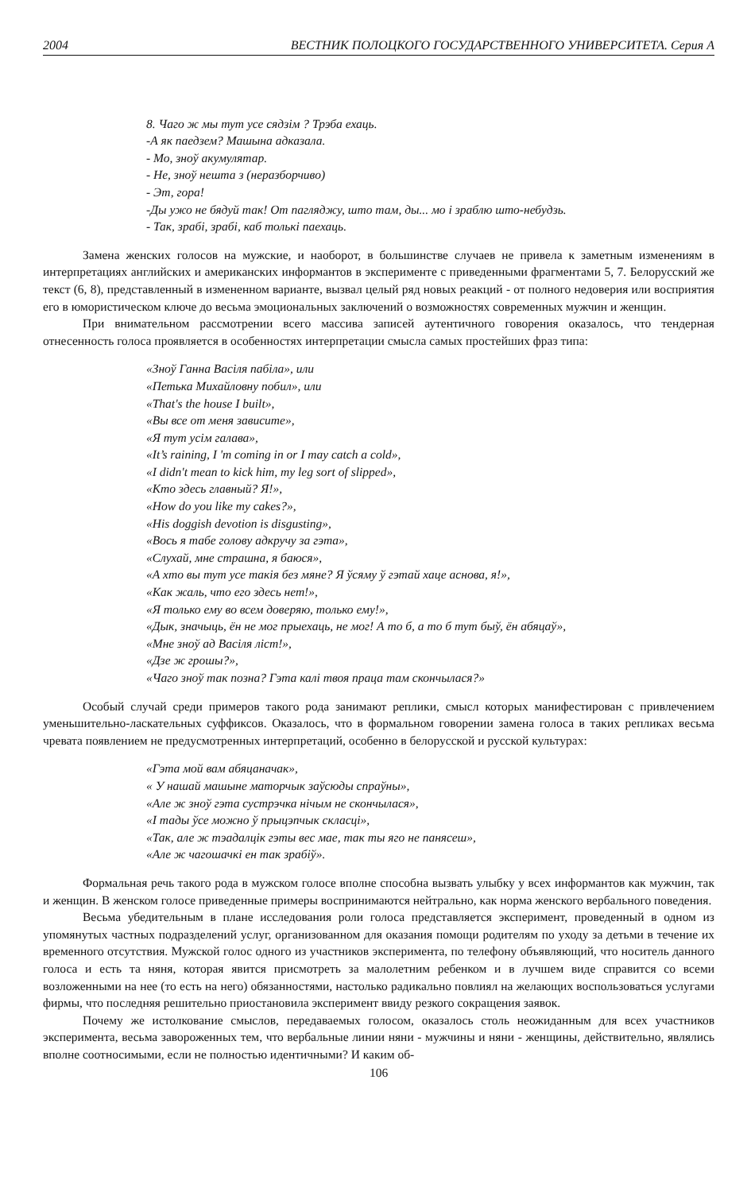2004 ВЕСТНИК ПОЛОЦКОГО ГОСУДАРСТВЕННОГО УНИВЕРСИТЕТА. Серия А
8. Чаго ж мы тут усе сядзім ? Трэба ехаць.
-А як паедзем? Машына адказала.
- Мо, зноў акумулятар.
- Не, зноў нешта з (неразборчиво)
- Эт, гора!
-Ды ужо не бядуй так! От пагляджу, што там, ды... мо і зраблю што-небудзь.
- Так, зрабі, зрабі, каб толькі паехаць.
Замена женских голосов на мужские, и наоборот, в большинстве случаев не привела к заметным изменениям в интерпретациях английских и американских информантов в эксперименте с приведенными фрагментами 5, 7. Белорусский же текст (6, 8), представленный в измененном варианте, вызвал целый ряд новых реакций - от полного недоверия или восприятия его в юмористическом ключе до весьма эмоциональных заключений о возможностях современных мужчин и женщин.
При внимательном рассмотрении всего массива записей аутентичного говорения оказалось, что тендерная отнесенность голоса проявляется в особенностях интерпретации смысла самых простейших фраз типа:
«Зноў Ганна Васіля пабіла», или
«Петька Михайловну побил», или
«That's the house I built»,
«Вы все от меня зависите»,
«Я тут усім галава»,
«It’s raining, I 'm coming in or I may catch a cold»,
«I didn't mean to kick him, my leg sort of slipped»,
«Кто здесь главный? Я!»,
«How do you like my cakes?»,
«His doggish devotion is disgusting»,
«Вось я табе голову адкручу за гэта»,
«Слухай, мне страшна, я баюся»,
«А хто вы тут усе такія без мяне? Я ўсяму ў гэтай хаце аснова, я!»,
«Как жаль, что его здесь нет!»,
«Я только ему во всем доверяю, только ему!»,
«Дык, значыць, ён не мог прыехаць, не мог! А то б, а то б тут быў, ён абяцаў»,
«Мне зноў ад Васіля ліст!»,
«Дзе ж грошы?»,
«Чаго зноў так позна? Гэта калі твоя праца там скончылася?»
Особый случай среди примеров такого рода занимают реплики, смысл которых манифестирован с привлечением уменьшительно-ласкательных суффиксов. Оказалось, что в формальном говорении замена голоса в таких репликах весьма чревата появлением не предусмотренных интерпретаций, особенно в белорусской и русской культурах:
«Гэта мой вам абяцаначак»,
« У нашай машыне маторчык заўсюды спраўны»,
«Але ж зноў гэта сустрэчка нічым не скончылася»,
«І тады ўсе можно ў прыцэпчык скласці»,
«Так, але ж тэадалцік гэты вес мае, так ты яго не панясеш»,
«Але ж чагошачкі ен так зрабіў».
Формальная речь такого рода в мужском голосе вполне способна вызвать улыбку у всех информантов как мужчин, так и женщин. В женском голосе приведенные примеры воспринимаются нейтрально, как норма женского вербального поведения.
Весьма убедительным в плане исследования роли голоса представляется эксперимент, проведенный в одном из упомянутых частных подразделений услуг, организованном для оказания помощи родителям по уходу за детьми в течение их временного отсутствия. Мужской голос одного из участников эксперимента, по телефону объявляющий, что носитель данного голоса и есть та няня, которая явится присмотреть за малолетним ребенком и в лучшем виде справится со всеми возложенными на нее (то есть на него) обязанностями, настолько радикально повлиял на желающих воспользоваться услугами фирмы, что последняя решительно приостановила эксперимент ввиду резкого сокращения заявок.
Почему же истолкование смыслов, передаваемых голосом, оказалось столь неожиданным для всех участников эксперимента, весьма завороженных тем, что вербальные линии няни - мужчины и няни - женщины, действительно, являлись вполне соотносимыми, если не полностью идентичными? И каким об-
106